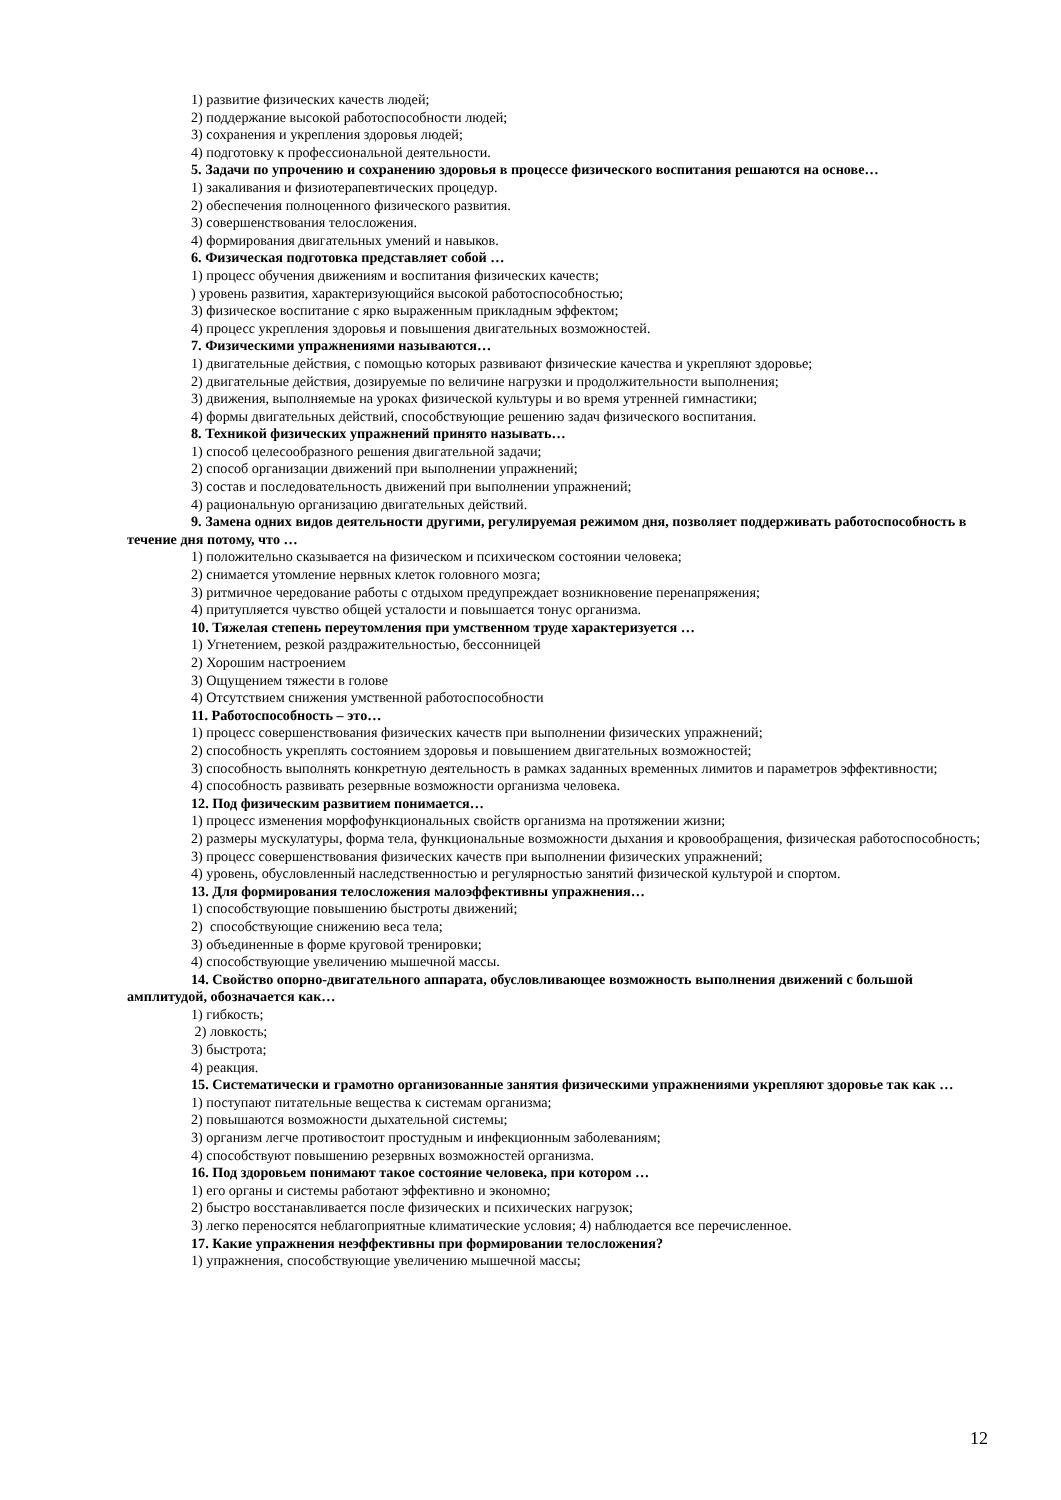1) развитие физических качеств людей;
2) поддержание высокой работоспособности людей;
3) сохранения и укрепления здоровья людей;
4) подготовку к профессиональной деятельности.
5. Задачи по упрочению и сохранению здоровья в процессе физического воспитания решаются на основе…
1) закаливания и физиотерапевтических процедур.
2) обеспечения полноценного физического развития.
3) совершенствования телосложения.
4) формирования двигательных умений и навыков.
6. Физическая подготовка представляет собой …
1) процесс обучения движениям и воспитания физических качеств;
) уровень развития, характеризующийся высокой работоспособностью;
3) физическое воспитание с ярко выраженным прикладным эффектом;
4) процесс укрепления здоровья и повышения двигательных возможностей.
7. Физическими упражнениями называются…
1) двигательные действия, с помощью которых развивают физические качества и укрепляют здоровье;
2) двигательные действия, дозируемые по величине нагрузки и продолжительности выполнения;
3) движения, выполняемые на уроках физической культуры и во время утренней гимнастики;
4) формы двигательных действий, способствующие решению задач физического воспитания.
8. Техникой физических упражнений принято называть…
1) способ целесообразного решения двигательной задачи;
2) способ организации движений при выполнении упражнений;
3) состав и последовательность движений при выполнении упражнений;
4) рациональную организацию двигательных действий.
9. Замена одних видов деятельности другими, регулируемая режимом дня, позволяет поддерживать работоспособность в течение дня потому, что …
1) положительно сказывается на физическом и психическом состоянии человека;
2) снимается утомление нервных клеток головного мозга;
3) ритмичное чередование работы с отдыхом предупреждает возникновение перенапряжения;
4) притупляется чувство общей усталости и повышается тонус организма.
10. Тяжелая степень переутомления при умственном труде характеризуется …
1) Угнетением, резкой раздражительностью, бессонницей
2) Хорошим настроением
3) Ощущением тяжести в голове
4) Отсутствием снижения умственной работоспособности
11. Работоспособность – это…
1) процесс совершенствования физических качеств при выполнении физических упражнений;
2) способность укреплять состоянием здоровья и повышением двигательных возможностей;
3) способность выполнять конкретную деятельность в рамках заданных временных лимитов и параметров эффективности;
4) способность развивать резервные возможности организма человека.
12. Под физическим развитием понимается…
1) процесс изменения морфофункциональных свойств организма на протяжении жизни;
2) размеры мускулатуры, форма тела, функциональные возможности дыхания и кровообращения, физическая работоспособность;
3) процесс совершенствования физических качеств при выполнении физических упражнений;
4) уровень, обусловленный наследственностью и регулярностью занятий физической культурой и спортом.
13. Для формирования телосложения малоэффективны упражнения…
1) способствующие повышению быстроты движений;
2) способствующие снижению веса тела;
3) объединенные в форме круговой тренировки;
4) способствующие увеличению мышечной массы.
14. Свойство опорно-двигательного аппарата, обусловливающее возможность выполнения движений с большой амплитудой, обозначается как…
1) гибкость;
2) ловкость;
3) быстрота;
4) реакция.
15. Систематически и грамотно организованные занятия физическими упражнениями укрепляют здоровье так как …
1) поступают питательные вещества к системам организма;
2) повышаются возможности дыхательной системы;
3) организм легче противостоит простудным и инфекционным заболеваниям;
4) способствуют повышению резервных возможностей организма.
16. Под здоровьем понимают такое состояние человека, при котором …
1) его органы и системы работают эффективно и экономно;
2) быстро восстанавливается после физических и психических нагрузок;
3) легко переносятся неблагоприятные климатические условия; 4) наблюдается все перечисленное.
17. Какие упражнения неэффективны при формировании телосложения?
1) упражнения, способствующие увеличению мышечной массы;
12